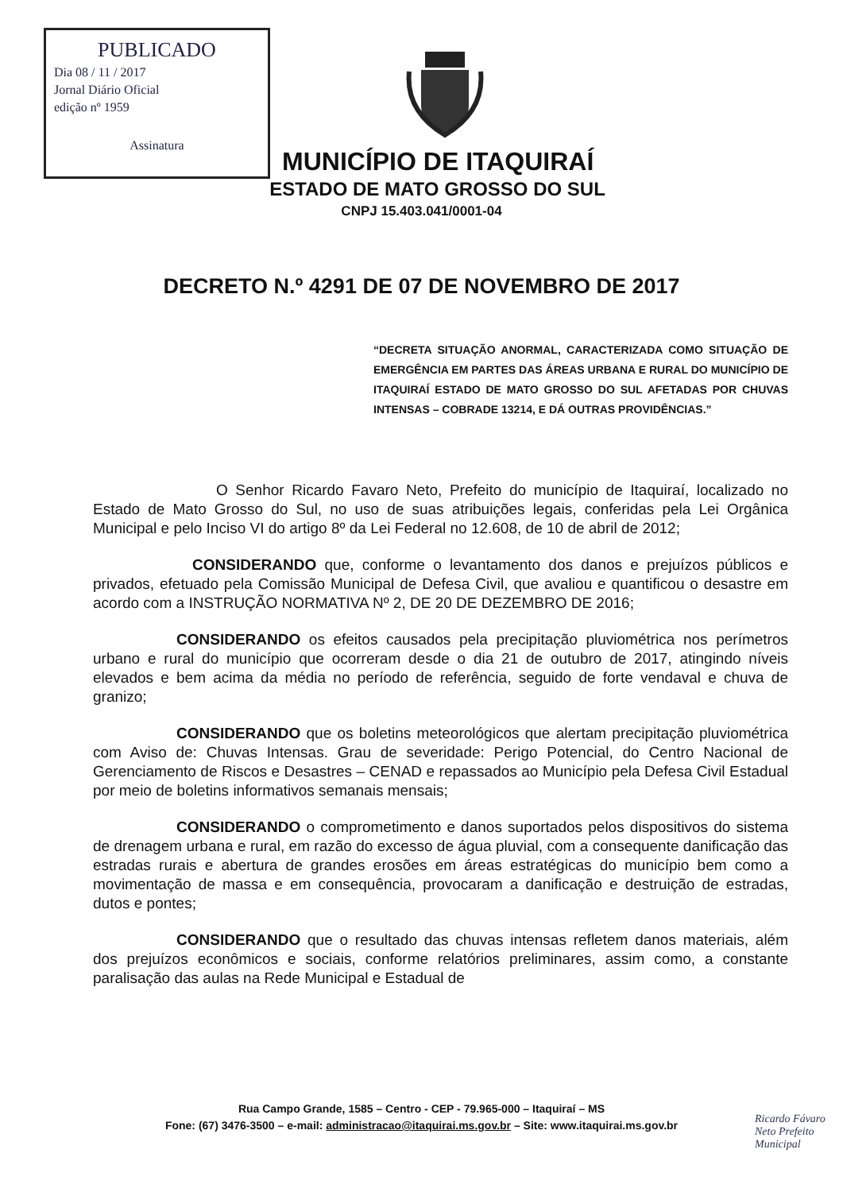PUBLICADO
Dia 08 / 11 / 2017
Jornal Diário Oficial
edição nº 1959
Assinatura
MUNICÍPIO DE ITAQUIRAÍ
ESTADO DE MATO GROSSO DO SUL
CNPJ 15.403.041/0001-04
DECRETO N.º 4291 DE 07 DE NOVEMBRO DE 2017
“DECRETA SITUAÇÃO ANORMAL, CARACTERIZADA COMO SITUAÇÃO DE EMERGÊNCIA EM PARTES DAS ÁREAS URBANA E RURAL DO MUNICÍPIO DE ITAQUIRAÍ ESTADO DE MATO GROSSO DO SUL AFETADAS POR CHUVAS INTENSAS – COBRADE 13214, E DÁ OUTRAS PROVIDÊNCIAS.”
O Senhor Ricardo Favaro Neto, Prefeito do município de Itaquiraí, localizado no Estado de Mato Grosso do Sul, no uso de suas atribuições legais, conferidas pela Lei Orgânica Municipal e pelo Inciso VI do artigo 8º da Lei Federal no 12.608, de 10 de abril de 2012;
CONSIDERANDO que, conforme o levantamento dos danos e prejuízos públicos e privados, efetuado pela Comissão Municipal de Defesa Civil, que avaliou e quantificou o desastre em acordo com a INSTRUÇÃO NORMATIVA Nº 2, DE 20 DE DEZEMBRO DE 2016;
CONSIDERANDO os efeitos causados pela precipitação pluviométrica nos perímetros urbano e rural do município que ocorreram desde o dia 21 de outubro de 2017, atingindo níveis elevados e bem acima da média no período de referência, seguido de forte vendaval e chuva de granizo;
CONSIDERANDO que os boletins meteorológicos que alertam precipitação pluviométrica com Aviso de: Chuvas Intensas. Grau de severidade: Perigo Potencial, do Centro Nacional de Gerenciamento de Riscos e Desastres – CENAD e repassados ao Município pela Defesa Civil Estadual por meio de boletins informativos semanais mensais;
CONSIDERANDO o comprometimento e danos suportados pelos dispositivos do sistema de drenagem urbana e rural, em razão do excesso de água pluvial, com a consequente danificação das estradas rurais e abertura de grandes erosões em áreas estratégicas do município bem como a movimentação de massa e em consequência, provocaram a danificação e destruição de estradas, dutos e pontes;
CONSIDERANDO que o resultado das chuvas intensas refletem danos materiais, além dos prejuízos econômicos e sociais, conforme relatórios preliminares, assim como, a constante paralisação das aulas na Rede Municipal e Estadual de
Rua Campo Grande, 1585 – Centro - CEP - 79.965-000 – Itaquiraí – MS
Fone: (67) 3476-3500 – e-mail: administracao@itaquirai.ms.gov.br – Site: www.itaquirai.ms.gov.br
Ricardo Fávaro Neto Prefeito Municipal